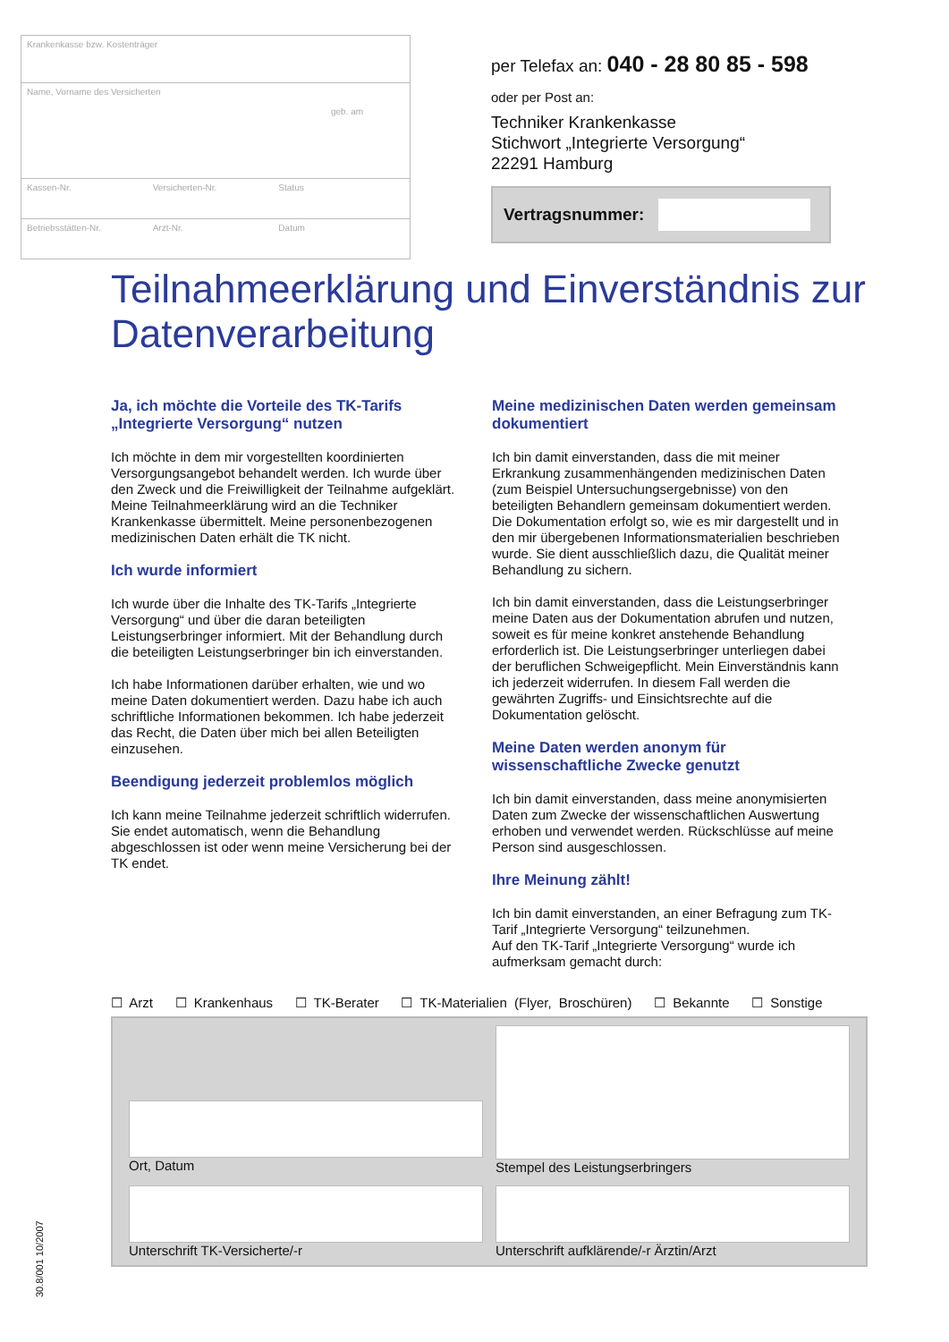Krankenkasse bzw. Kostenträger
Name, Vorname des Versicherten
geb. am
Kassen-Nr. Versicherten-Nr. Status
Betriebsstätten-Nr. Arzt-Nr. Datum
per Telefax an: 040 - 28 80 85 - 598
oder per Post an:
Techniker Krankenkasse
Stichwort „Integrierte Versorgung“
22291 Hamburg
Vertragsnummer:
Teilnahmeerklärung und Einverständnis zur Datenverarbeitung
Ja, ich möchte die Vorteile des TK-Tarifs „Integrierte Versorgung“ nutzen
Ich möchte in dem mir vorgestellten koordinierten Versorgungsangebot behandelt werden. Ich wurde über den Zweck und die Freiwilligkeit der Teilnahme aufgeklärt. Meine Teilnahmeerklärung wird an die Techniker Krankenkasse übermittelt. Meine personenbezogenen medizinischen Daten erhält die TK nicht.
Ich wurde informiert
Ich wurde über die Inhalte des TK-Tarifs „Integrierte Versorgung“ und über die daran beteiligten Leistungserbringer informiert. Mit der Behandlung durch die beteiligten Leistungserbringer bin ich einverstanden.
Ich habe Informationen darüber erhalten, wie und wo meine Daten dokumentiert werden. Dazu habe ich auch schriftliche Informationen bekommen. Ich habe jederzeit das Recht, die Daten über mich bei allen Beteiligten einzusehen.
Beendigung jederzeit problemlos möglich
Ich kann meine Teilnahme jederzeit schriftlich widerrufen. Sie endet automatisch, wenn die Behandlung abgeschlossen ist oder wenn meine Versicherung bei der TK endet.
Meine medizinischen Daten werden gemeinsam dokumentiert
Ich bin damit einverstanden, dass die mit meiner Erkrankung zusammenhängenden medizinischen Daten (zum Beispiel Untersuchungsergebnisse) von den beteiligten Behandlern gemeinsam dokumentiert werden. Die Dokumentation erfolgt so, wie es mir dargestellt und in den mir übergebenen Informationsmaterialien beschrieben wurde. Sie dient ausschließlich dazu, die Qualität meiner Behandlung zu sichern.
Ich bin damit einverstanden, dass die Leistungserbringer meine Daten aus der Dokumentation abrufen und nutzen, soweit es für meine konkret anstehende Behandlung erforderlich ist. Die Leistungserbringer unterliegen dabei der beruflichen Schweigepflicht. Mein Einverständnis kann ich jederzeit widerrufen. In diesem Fall werden die gewährten Zugriffs- und Einsichtsrechte auf die Dokumentation gelöscht.
Meine Daten werden anonym für wissenschaftliche Zwecke genutzt
Ich bin damit einverstanden, dass meine anonymisierten Daten zum Zwecke der wissenschaftlichen Auswertung erhoben und verwendet werden. Rückschlüsse auf meine Person sind ausgeschlossen.
Ihre Meinung zählt!
Ich bin damit einverstanden, an einer Befragung zum TK-Tarif „Integrierte Versorgung“ teilzunehmen.
Auf den TK-Tarif „Integrierte Versorgung“ wurde ich aufmerksam gemacht durch:
☐ Arzt ☐ Krankenhaus ☐ TK-Berater ☐ TK-Materialien (Flyer, Broschüren) ☐ Bekannte ☐ Sonstige
Ort, Datum
Stempel des Leistungserbringers
Unterschrift TK-Versicherte/-r
Unterschrift aufklärende/-r Ärztin/Arzt
30.8/001 10/2007